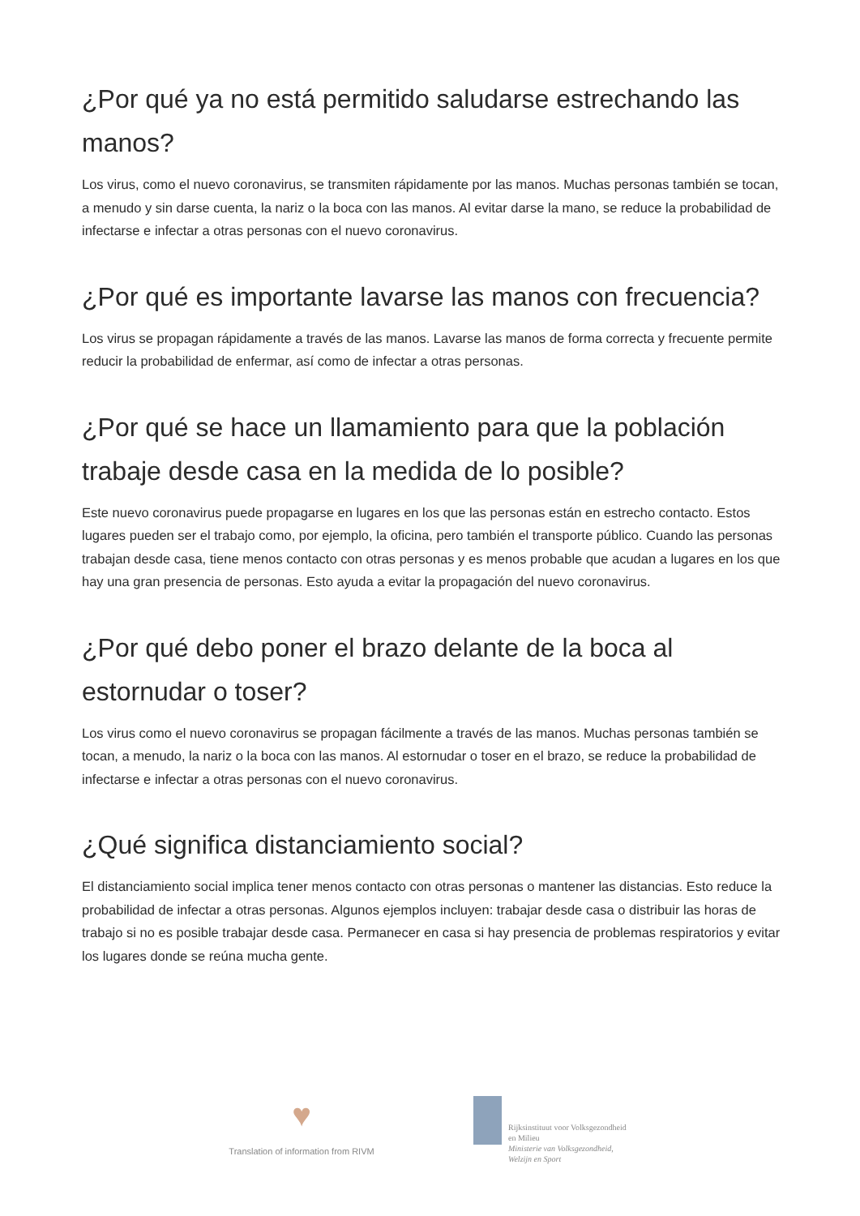¿Por qué ya no está permitido saludarse estrechando las manos?
Los virus, como el nuevo coronavirus, se transmiten rápidamente por las manos. Muchas personas también se tocan, a menudo y sin darse cuenta, la nariz o la boca con las manos. Al evitar darse la mano, se reduce la probabilidad de infectarse e infectar a otras personas con el nuevo coronavirus.
¿Por qué es importante lavarse las manos con frecuencia?
Los virus se propagan rápidamente a través de las manos. Lavarse las manos de forma correcta y frecuente permite reducir la probabilidad de enfermar, así como de infectar a otras personas.
¿Por qué se hace un llamamiento para que la población trabaje desde casa en la medida de lo posible?
Este nuevo coronavirus puede propagarse en lugares en los que las personas están en estrecho contacto. Estos lugares pueden ser el trabajo como, por ejemplo, la oficina, pero también el transporte público. Cuando las personas trabajan desde casa, tiene menos contacto con otras personas y es menos probable que acudan a lugares en los que hay una gran presencia de personas. Esto ayuda a evitar la propagación del nuevo coronavirus.
¿Por qué debo poner el brazo delante de la boca al estornudar o toser?
Los virus como el nuevo coronavirus se propagan fácilmente a través de las manos. Muchas personas también se tocan, a menudo, la nariz o la boca con las manos. Al estornudar o toser en el brazo, se reduce la probabilidad de infectarse e infectar a otras personas con el nuevo coronavirus.
¿Qué significa distanciamiento social?
El distanciamiento social implica tener menos contacto con otras personas o mantener las distancias. Esto reduce la probabilidad de infectar a otras personas. Algunos ejemplos incluyen: trabajar desde casa o distribuir las horas de trabajo si no es posible trabajar desde casa. Permanecer en casa si hay presencia de problemas respiratorios y evitar los lugares donde se reúna mucha gente.
♥
Translation of information from RIVM
Rijksinstituut voor Volksgezondheid
en Milieu
Ministerie van Volksgezondheid,
Welzijn en Sport